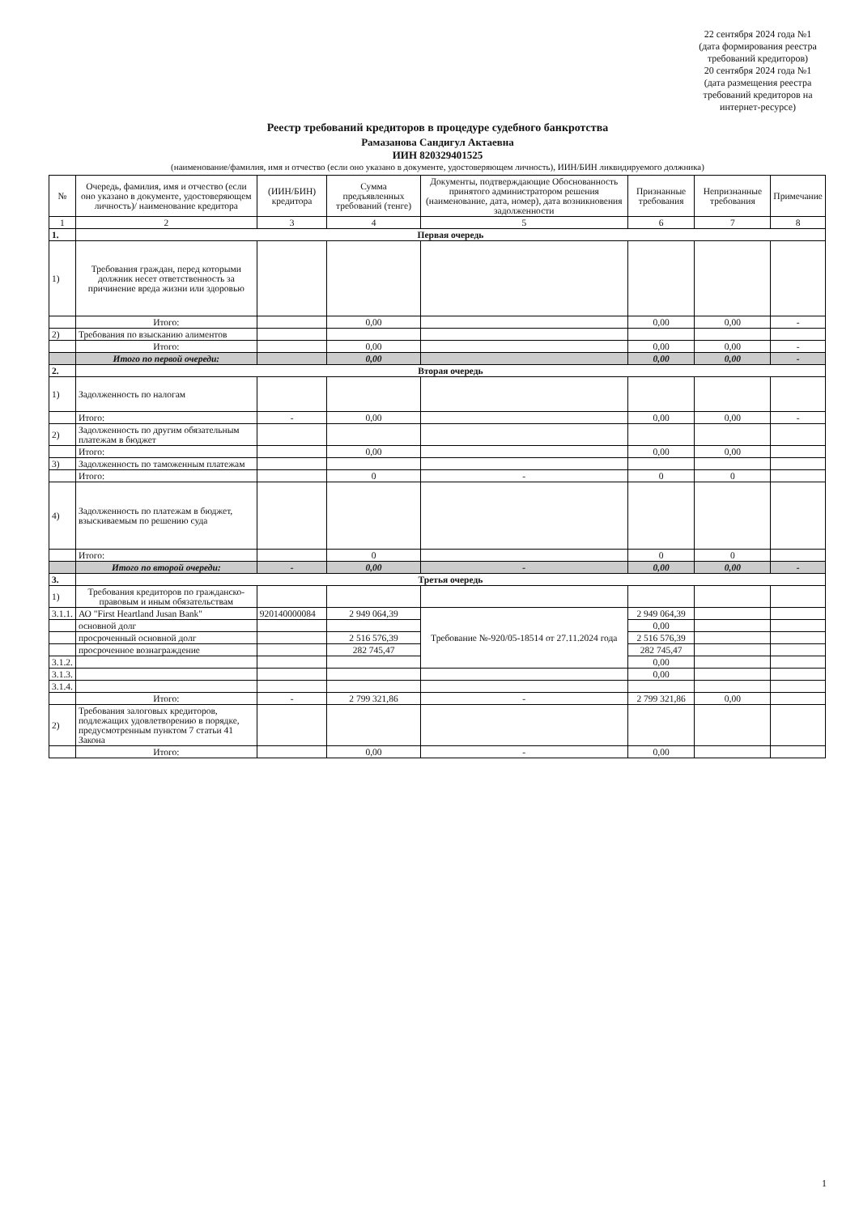22 сентября 2024 года №1
(дата формирования реестра требований кредиторов)
20 сентября 2024 года №1
(дата размещения реестра требований кредиторов на интернет-ресурсе)
Реестр требований кредиторов в процедуре судебного банкротства
Рамазанова Сандигул Актаевна
ИИН 820329401525
(наименование/фамилия, имя и отчество (если оно указано в документе, удостоверяющем личность), ИИН/БИН ликвидируемого должника)
| № | Очередь, фамилия, имя и отчество (если оно указано в документе, удостоверяющем личность)/ наименование кредитора | (ИИН/БИН) кредитора | Сумма предъявленных требований (тенге) | Документы, подтверждающие Обоснованность принятого администратором решения (наименование, дата, номер), дата возникновения задолженности | Признанные требования | Непризнанные требования | Примечание |
| --- | --- | --- | --- | --- | --- | --- | --- |
| 1 | 2 | 3 | 4 | 5 | 6 | 7 | 8 |
| 1. | Первая очередь | | | | | | |
| 1) | Требования граждан, перед которыми должник несет ответственность за причинение вреда жизни или здоровью | | | | | | |
| | Итого: | | 0,00 | | 0,00 | 0,00 | - |
| 2) | Требования по взысканию алиментов | | | | | | |
| | Итого: | | 0,00 | | 0,00 | 0,00 | - |
| | Итого по первой очереди: | | 0,00 | | 0,00 | 0,00 | - |
| 2. | Вторая очередь | | | | | | |
| 1) | Задолженность по налогам | | | | | | |
| | Итого: | - | 0,00 | | 0,00 | 0,00 | - |
| 2) | Задолженность по другим обязательным платежам в бюджет | | | | | | |
| | Итого: | | 0,00 | | 0,00 | 0,00 | |
| 3) | Задолженность по таможенным платежам | | | | | | |
| | Итого: | | 0 | - | 0 | 0 | |
| 4) | Задолженность по платежам в бюджет, взыскиваемым по решению суда | | | | | | |
| | Итого: | | 0 | | 0 | 0 | |
| | Итого по второй очереди: | - | 0,00 | - | 0,00 | 0,00 | - |
| 3. | Третья очередь | | | | | | |
| 1) | Требования кредиторов по гражданско-правовым и иным обязательствам | | | | | | |
| 3.1.1. | АО "First Heartland Jusan Bank" | 920140000084 | 2 949 064,39 | Требование №-920/05-18514 от 27.11.2024 года | 2 949 064,39 | | |
| | основной долг | | | | 0,00 | | |
| | просроченный основной долг | | 2 516 576,39 | | 2 516 576,39 | | |
| | просроченное вознаграждение | | 282 745,47 | | 282 745,47 | | |
| 3.1.2. | | | | | 0,00 | | |
| 3.1.3. | | | | | 0,00 | | |
| 3.1.4. | | | | | | | |
| | Итого: | - | 2 799 321,86 | - | 2 799 321,86 | 0,00 | |
| 2) | Требования залоговых кредиторов, подлежащих удовлетворению в порядке, предусмотренным пунктом 7 статьи 41 Закона | | | | | | |
| | Итого: | | 0,00 | - | 0,00 | | |
1